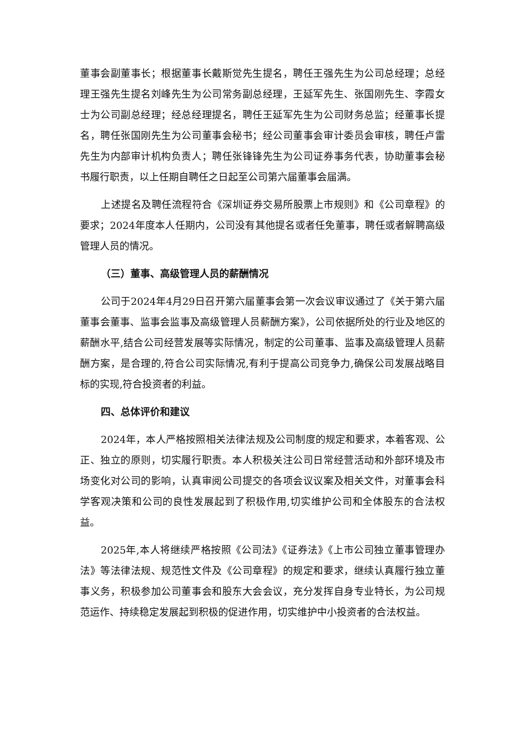董事会副董事长；根据董事长戴斯觉先生提名，聘任王强先生为公司总经理；总经理王强先生提名刘峰先生为公司常务副总经理，王延军先生、张国刚先生、李霞女士为公司副总经理；经总经理提名，聘任王延军先生为公司财务总监；经董事长提名，聘任张国刚先生为公司董事会秘书；经公司董事会审计委员会审核，聘任卢雷先生为内部审计机构负责人；聘任张锋锋先生为公司证券事务代表，协助董事会秘书履行职责，以上任期自聘任之日起至公司第六届董事会届满。
上述提名及聘任流程符合《深圳证券交易所股票上市规则》和《公司章程》的要求；2024年度本人任期内，公司没有其他提名或者任免董事，聘任或者解聘高级管理人员的情况。
（三）董事、高级管理人员的薪酬情况
公司于2024年4月29日召开第六届董事会第一次会议审议通过了《关于第六届董事会董事、监事会监事及高级管理人员薪酬方案》，公司依据所处的行业及地区的薪酬水平,结合公司经营发展等实际情况，制定的公司董事、监事及高级管理人员薪酬方案，是合理的,符合公司实际情况,有利于提高公司竞争力,确保公司发展战略目标的实现,符合投资者的利益。
四、总体评价和建议
2024年，本人严格按照相关法律法规及公司制度的规定和要求，本着客观、公正、独立的原则，切实履行职责。本人积极关注公司日常经营活动和外部环境及市场变化对公司的影响，认真审阅公司提交的各项会议议案及相关文件，对董事会科学客观决策和公司的良性发展起到了积极作用,切实维护公司和全体股东的合法权益。
2025年,本人将继续严格按照《公司法》《证券法》《上市公司独立董事管理办法》等法律法规、规范性文件及《公司章程》的规定和要求，继续认真履行独立董事义务，积极参加公司董事会和股东大会会议，充分发挥自身专业特长，为公司规范运作、持续稳定发展起到积极的促进作用，切实维护中小投资者的合法权益。